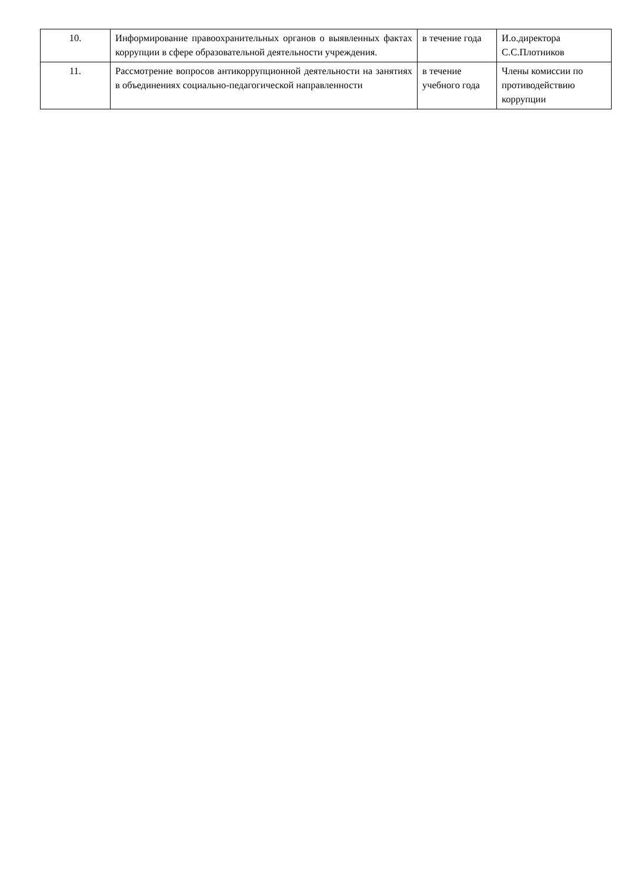| 10. | Информирование правоохранительных органов о выявленных фактах коррупции в сфере образовательной деятельности учреждения. | в течение года | И.о.директора С.С.Плотников |
| 11. | Рассмотрение вопросов антикоррупционной деятельности на занятиях в объединениях социально-педагогической направленности | в течение учебного года | Члены комиссии по противодействию коррупции |